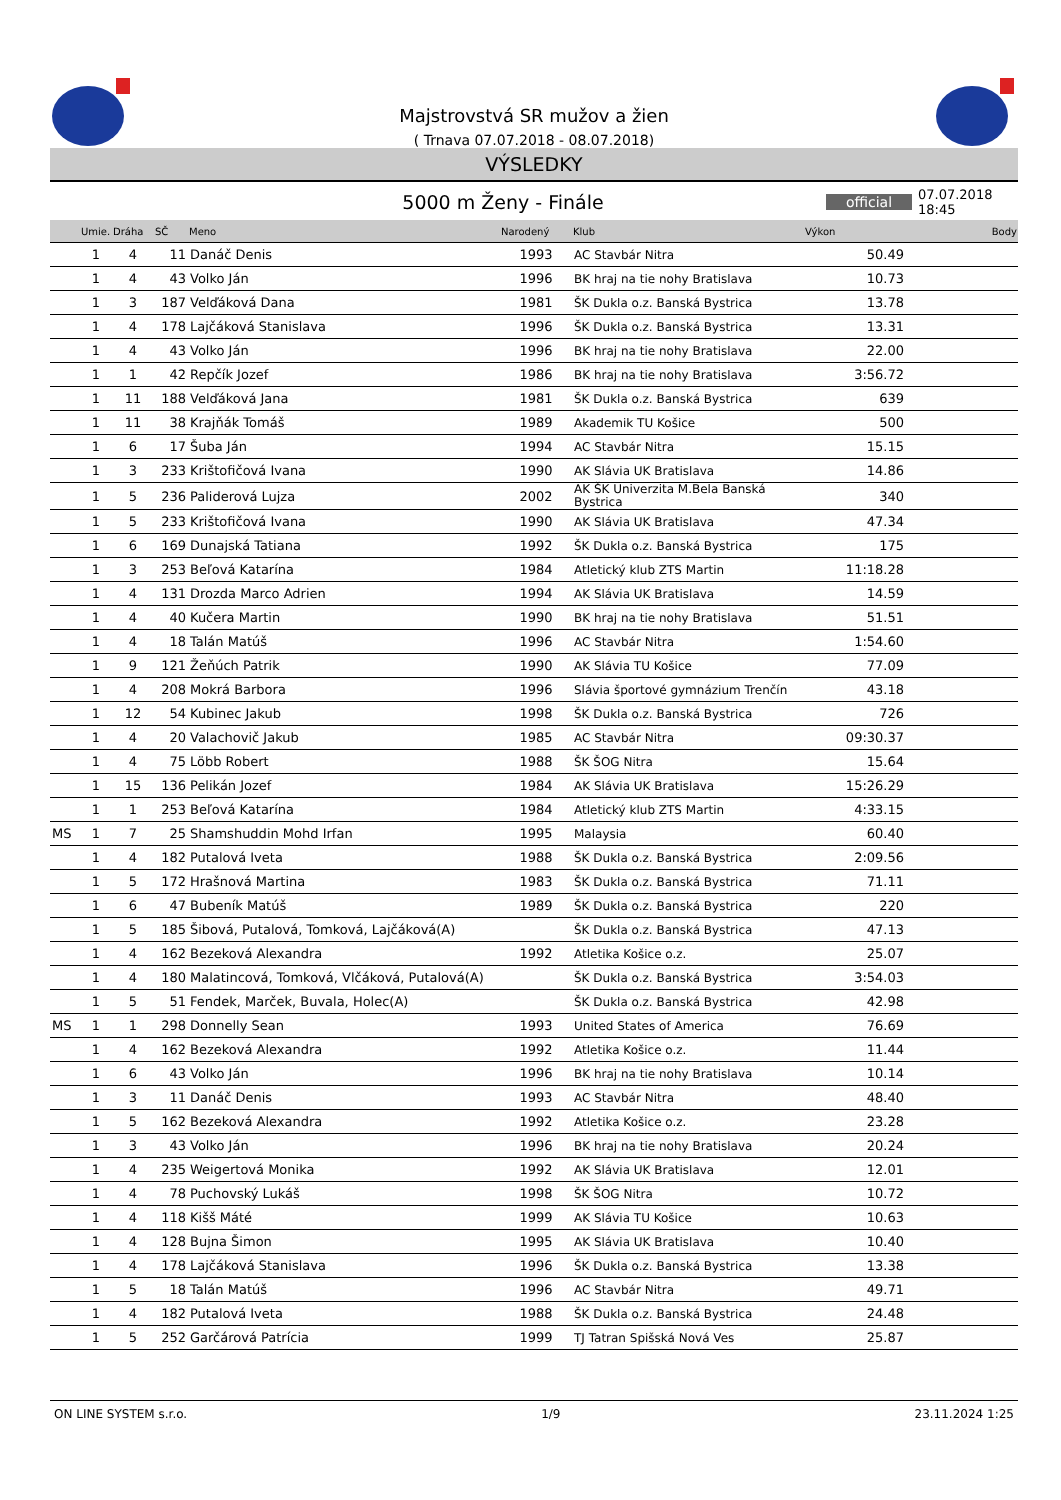Majstrovstvá SR mužov a žien
( Trnava 07.07.2018 - 08.07.2018)
VÝSLEDKY
5000 m Ženy - Finále
official
07.07.2018 18:45
| | Umie. | Dráha | SČ | Meno | Narodený | Klub | Výkon | Body |
| --- | --- | --- | --- | --- | --- | --- | --- | --- |
| | 1 | 4 | 11 | Danáč Denis | 1993 | AC Stavbár Nitra | 50.49 | |
| | 1 | 4 | 43 | Volko Ján | 1996 | BK hraj na tie nohy Bratislava | 10.73 | |
| | 1 | 3 | 187 | Velďáková Dana | 1981 | ŠK Dukla o.z. Banská Bystrica | 13.78 | |
| | 1 | 4 | 178 | Lajčáková Stanislava | 1996 | ŠK Dukla o.z. Banská Bystrica | 13.31 | |
| | 1 | 4 | 43 | Volko Ján | 1996 | BK hraj na tie nohy Bratislava | 22.00 | |
| | 1 | 1 | 42 | Repčík Jozef | 1986 | BK hraj na tie nohy Bratislava | 3:56.72 | |
| | 1 | 11 | 188 | Velďáková Jana | 1981 | ŠK Dukla o.z. Banská Bystrica | 639 | |
| | 1 | 11 | 38 | Krajňák Tomáš | 1989 | Akademik TU Košice | 500 | |
| | 1 | 6 | 17 | Šuba Ján | 1994 | AC Stavbár Nitra | 15.15 | |
| | 1 | 3 | 233 | Krištofičová Ivana | 1990 | AK Slávia UK Bratislava | 14.86 | |
| | 1 | 5 | 236 | Paliderová Lujza | 2002 | AK ŠK Univerzita M.Bela Banská Bystrica | 340 | |
| | 1 | 5 | 233 | Krištofičová Ivana | 1990 | AK Slávia UK Bratislava | 47.34 | |
| | 1 | 6 | 169 | Dunajská Tatiana | 1992 | ŠK Dukla o.z. Banská Bystrica | 175 | |
| | 1 | 3 | 253 | Beľová Katarína | 1984 | Atletický klub ZTS Martin | 11:18.28 | |
| | 1 | 4 | 131 | Drozda Marco Adrien | 1994 | AK Slávia UK Bratislava | 14.59 | |
| | 1 | 4 | 40 | Kučera Martin | 1990 | BK hraj na tie nohy Bratislava | 51.51 | |
| | 1 | 4 | 18 | Talán Matúš | 1996 | AC Stavbár Nitra | 1:54.60 | |
| | 1 | 9 | 121 | Žeňúch Patrik | 1990 | AK Slávia TU Košice | 77.09 | |
| | 1 | 4 | 208 | Mokrá Barbora | 1996 | Slávia športové gymnázium Trenčín | 43.18 | |
| | 1 | 12 | 54 | Kubinec Jakub | 1998 | ŠK Dukla o.z. Banská Bystrica | 726 | |
| | 1 | 4 | 20 | Valachovič Jakub | 1985 | AC Stavbár Nitra | 09:30.37 | |
| | 1 | 4 | 75 | Löbb Robert | 1988 | ŠK ŠOG Nitra | 15.64 | |
| | 1 | 15 | 136 | Pelikán Jozef | 1984 | AK Slávia UK Bratislava | 15:26.29 | |
| | 1 | 1 | 253 | Beľová Katarína | 1984 | Atletický klub ZTS Martin | 4:33.15 | |
| MS | 1 | 7 | 25 | Shamshuddin Mohd Irfan | 1995 | Malaysia | 60.40 | |
| | 1 | 4 | 182 | Putalová Iveta | 1988 | ŠK Dukla o.z. Banská Bystrica | 2:09.56 | |
| | 1 | 5 | 172 | Hrašnová Martina | 1983 | ŠK Dukla o.z. Banská Bystrica | 71.11 | |
| | 1 | 6 | 47 | Bubeník Matúš | 1989 | ŠK Dukla o.z. Banská Bystrica | 220 | |
| | 1 | 5 | 185 | Šibová, Putalová, Tomková, Lajčáková(A) | | ŠK Dukla o.z. Banská Bystrica | 47.13 | |
| | 1 | 4 | 162 | Bezeková Alexandra | 1992 | Atletika Košice o.z. | 25.07 | |
| | 1 | 4 | 180 | Malatincová, Tomková, Vlčáková, Putalová(A) | | ŠK Dukla o.z. Banská Bystrica | 3:54.03 | |
| | 1 | 5 | 51 | Fendek, Marček, Buvala, Holec(A) | | ŠK Dukla o.z. Banská Bystrica | 42.98 | |
| MS | 1 | 1 | 298 | Donnelly Sean | 1993 | United States of America | 76.69 | |
| | 1 | 4 | 162 | Bezeková Alexandra | 1992 | Atletika Košice o.z. | 11.44 | |
| | 1 | 6 | 43 | Volko Ján | 1996 | BK hraj na tie nohy Bratislava | 10.14 | |
| | 1 | 3 | 11 | Danáč Denis | 1993 | AC Stavbár Nitra | 48.40 | |
| | 1 | 5 | 162 | Bezeková Alexandra | 1992 | Atletika Košice o.z. | 23.28 | |
| | 1 | 3 | 43 | Volko Ján | 1996 | BK hraj na tie nohy Bratislava | 20.24 | |
| | 1 | 4 | 235 | Weigertová Monika | 1992 | AK Slávia UK Bratislava | 12.01 | |
| | 1 | 4 | 78 | Puchovský Lukáš | 1998 | ŠK ŠOG Nitra | 10.72 | |
| | 1 | 4 | 118 | Kišš Máté | 1999 | AK Slávia TU Košice | 10.63 | |
| | 1 | 4 | 128 | Bujna Šimon | 1995 | AK Slávia UK Bratislava | 10.40 | |
| | 1 | 4 | 178 | Lajčáková Stanislava | 1996 | ŠK Dukla o.z. Banská Bystrica | 13.38 | |
| | 1 | 5 | 18 | Talán Matúš | 1996 | AC Stavbár Nitra | 49.71 | |
| | 1 | 4 | 182 | Putalová Iveta | 1988 | ŠK Dukla o.z. Banská Bystrica | 24.48 | |
| | 1 | 5 | 252 | Garčárová Patrícia | 1999 | TJ Tatran Spišská Nová Ves | 25.87 | |
ON LINE SYSTEM s.r.o. 1/9 23.11.2024 1:25